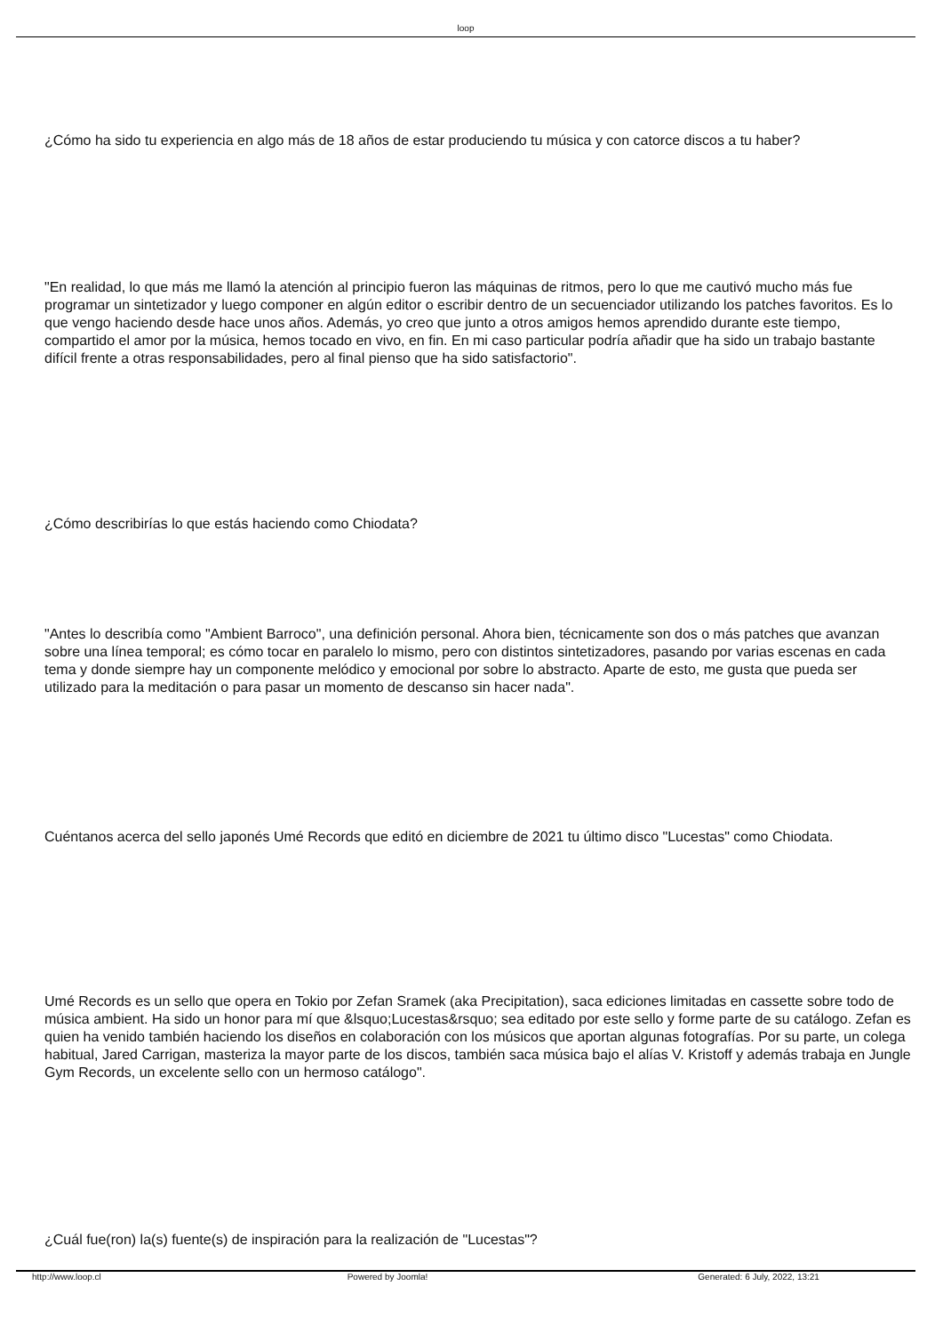loop
¿Cómo ha sido tu experiencia en algo más de 18 años de estar produciendo tu música y con catorce discos a tu haber?
"En realidad, lo que más me llamó la atención al principio fueron las máquinas de ritmos, pero lo que me cautivó mucho más fue programar un sintetizador y luego componer en algún editor o escribir dentro de un secuenciador utilizando los patches favoritos. Es lo que vengo haciendo desde hace unos años. Además, yo creo que junto a otros amigos hemos aprendido durante este tiempo, compartido el amor por la música, hemos tocado en vivo, en fin. En mi caso particular podría añadir que ha sido un trabajo bastante difícil frente a otras responsabilidades, pero al final pienso que ha sido satisfactorio".
¿Cómo describirías lo que estás haciendo como Chiodata?
"Antes lo describía como "Ambient Barroco", una definición personal. Ahora bien, técnicamente son dos o más patches que avanzan sobre una línea temporal; es cómo tocar en paralelo lo mismo, pero con distintos sintetizadores, pasando por varias escenas en cada tema y donde siempre hay un componente melódico y emocional por sobre lo abstracto. Aparte de esto, me gusta que pueda ser utilizado para la meditación o para pasar un momento de descanso sin hacer nada".
Cuéntanos acerca del sello japonés Umé Records que editó en diciembre de 2021 tu último disco "Lucestas" como Chiodata.
Umé Records es un sello que opera en Tokio por Zefan Sramek (aka Precipitation), saca ediciones limitadas en cassette sobre todo de música ambient. Ha sido un honor para mí que &lsquo;Lucestas&rsquo; sea editado por este sello y forme parte de su catálogo. Zefan es quien ha venido también haciendo los diseños en colaboración con los músicos que aportan algunas fotografías. Por su parte, un colega habitual, Jared Carrigan, masteriza la mayor parte de los discos, también saca música bajo el alías V. Kristoff y además trabaja en Jungle Gym Records, un excelente sello con un hermoso catálogo".
¿Cuál fue(ron) la(s) fuente(s) de inspiración para la realización de "Lucestas"?
http://www.loop.cl Powered by Joomla! Generated: 6 July, 2022, 13:21